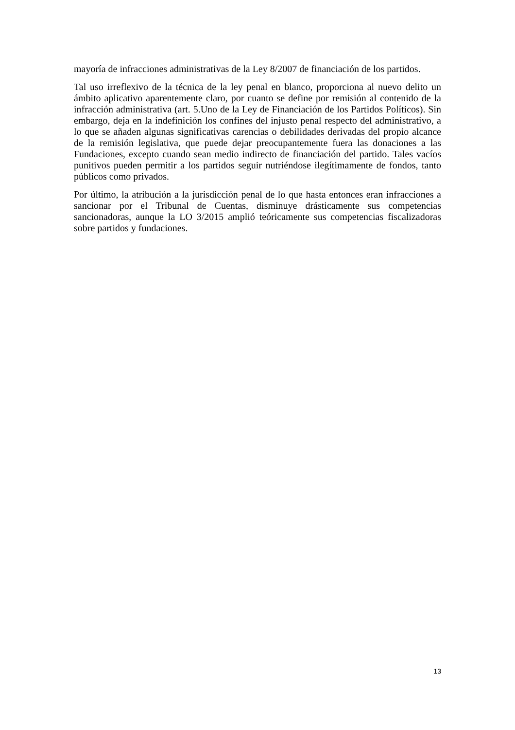mayoría de infracciones administrativas de la Ley 8/2007 de financiación de los partidos.
Tal uso irreflexivo de la técnica de la ley penal en blanco, proporciona al nuevo delito un ámbito aplicativo aparentemente claro, por cuanto se define por remisión al contenido de la infracción administrativa (art. 5.Uno de la Ley de Financiación de los Partidos Políticos). Sin embargo, deja en la indefinición los confines del injusto penal respecto del administrativo, a lo que se añaden algunas significativas carencias o debilidades derivadas del propio alcance de la remisión legislativa, que puede dejar preocupantemente fuera las donaciones a las Fundaciones, excepto cuando sean medio indirecto de financiación del partido. Tales vacíos punitivos pueden permitir a los partidos seguir nutriéndose ilegítimamente de fondos, tanto públicos como privados.
Por último, la atribución a la jurisdicción penal de lo que hasta entonces eran infracciones a sancionar por el Tribunal de Cuentas, disminuye drásticamente sus competencias sancionadoras, aunque la LO 3/2015 amplió teóricamente sus competencias fiscalizadoras sobre partidos y fundaciones.
13